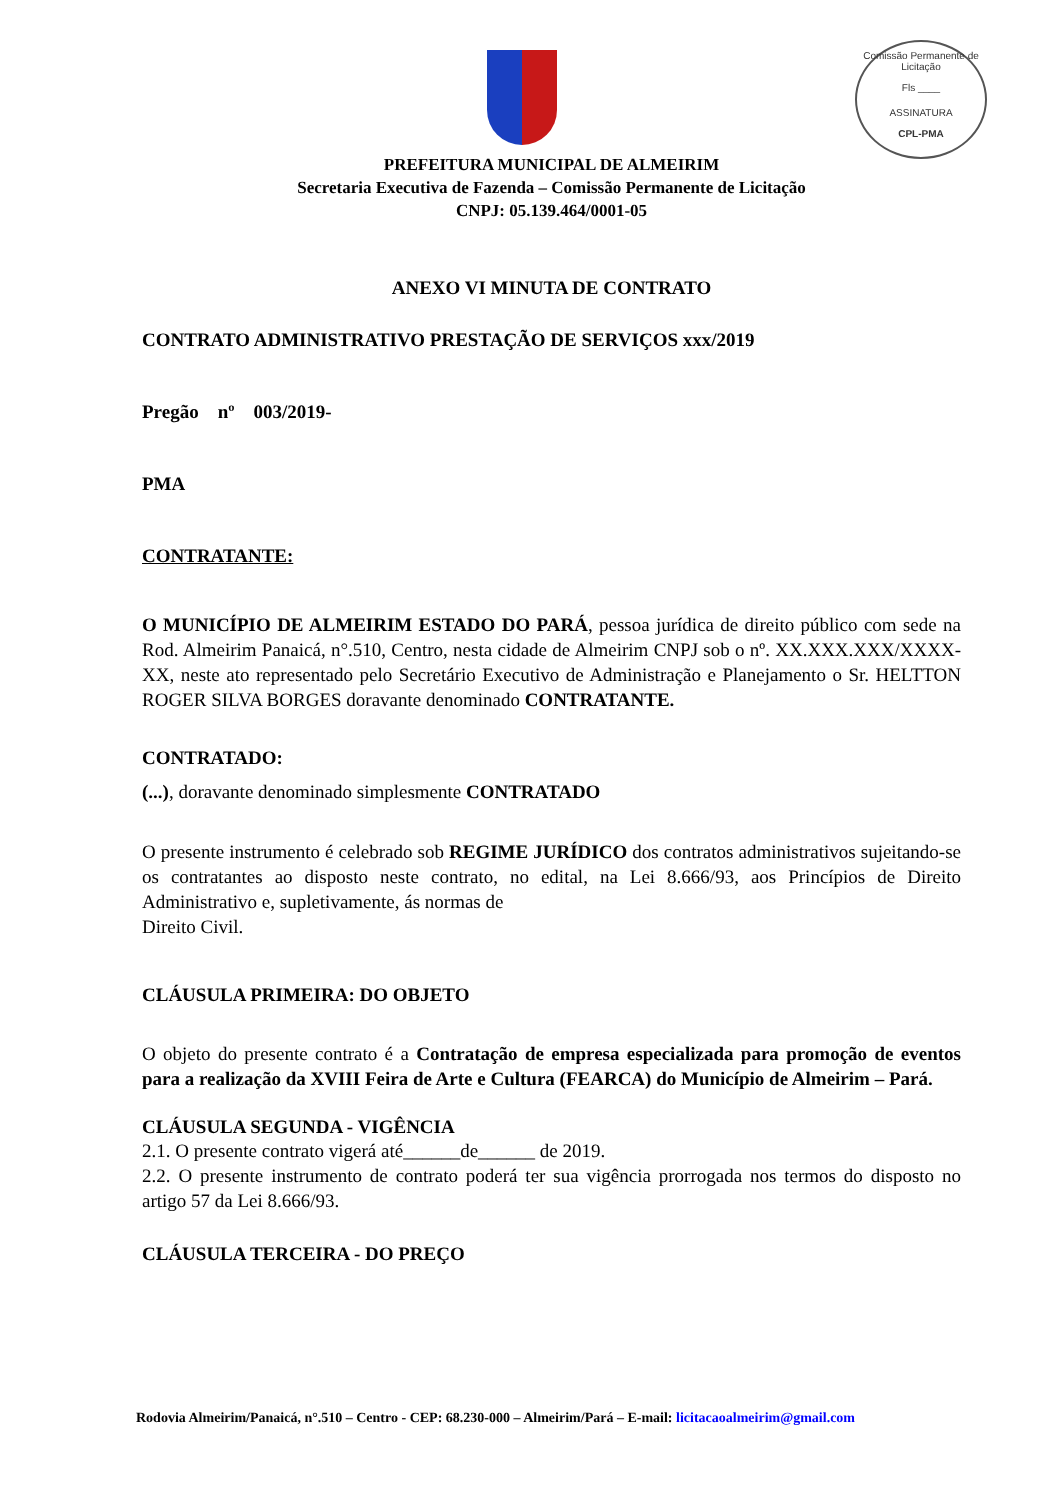Comissão Permanente de Licitação
Fls ____
ASSINATURA
CPL-PMA
PREFEITURA MUNICIPAL DE ALMEIRIM
Secretaria Executiva de Fazenda – Comissão Permanente de Licitação
CNPJ: 05.139.464/0001-05
ANEXO VI MINUTA DE CONTRATO
CONTRATO ADMINISTRATIVO PRESTAÇÃO DE SERVIÇOS xxx/2019
Pregão nº 003/2019-
PMA
CONTRATANTE:
O MUNICÍPIO DE ALMEIRIM ESTADO DO PARÁ, pessoa jurídica de direito público com sede na Rod. Almeirim Panaicá, n°.510, Centro, nesta cidade de Almeirim CNPJ sob o nº. XX.XXX.XXX/XXXX-XX, neste ato representado pelo Secretário Executivo de Administração e Planejamento o Sr. HELTTON ROGER SILVA BORGES doravante denominado CONTRATANTE.
CONTRATADO:
(...), doravante denominado simplesmente CONTRATADO
O presente instrumento é celebrado sob REGIME JURÍDICO dos contratos administrativos sujeitando-se os contratantes ao disposto neste contrato, no edital, na Lei 8.666/93, aos Princípios de Direito Administrativo e, supletivamente, ás normas de
Direito Civil.
CLÁUSULA PRIMEIRA: DO OBJETO
O objeto do presente contrato é a Contratação de empresa especializada para promoção de eventos para a realização da XVIII Feira de Arte e Cultura (FEARCA) do Município de Almeirim – Pará.
CLÁUSULA SEGUNDA - VIGÊNCIA
2.1. O presente contrato vigerá até______de______ de 2019.
2.2. O presente instrumento de contrato poderá ter sua vigência prorrogada nos termos do disposto no artigo 57 da Lei 8.666/93.
CLÁUSULA TERCEIRA - DO PREÇO
Rodovia Almeirim/Panaicá, n°.510 – Centro - CEP: 68.230-000 – Almeirim/Pará – E-mail: licitacaoalmeirim@gmail.com